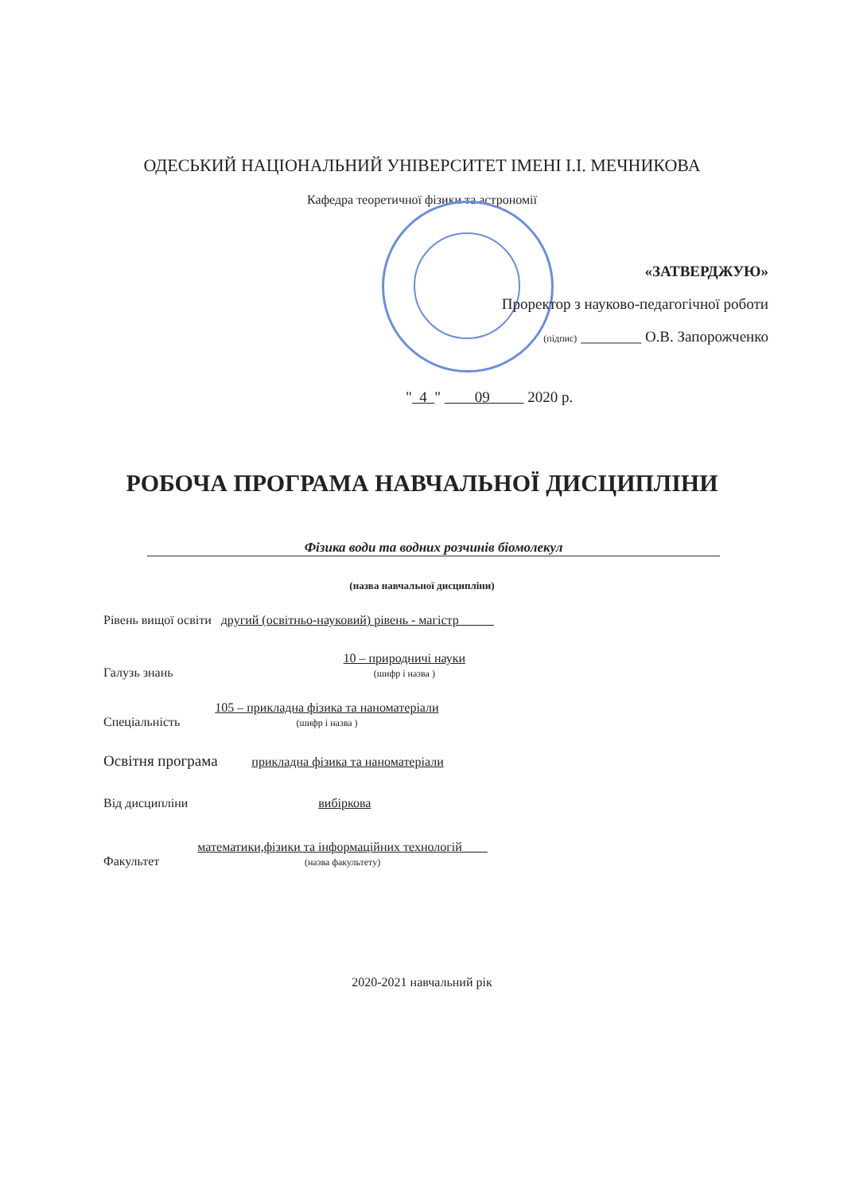ОДЕСЬКИЙ НАЦІОНАЛЬНИЙ УНІВЕРСИТЕТ ІМЕНІ І.І. МЕЧНИКОВА
Кафедра теоретичної фізики та астрономії
«ЗАТВЕРДЖУЮ»
Проректор з науково-педагогічної роботи
(підпис) ________ О.В. Запорожченко
" 4 " 09 2020 р.
РОБОЧА ПРОГРАМА НАВЧАЛЬНОЇ ДИСЦИПЛІНИ
Фізика води та водних розчинів біомолекул
(назва навчальної дисципліни)
Рівень вищої освіти другий (освітньо-науковий) рівень - магістр
Галузь знань 10 – природничі науки
(шифр і назва )
Спеціальність 105 – прикладна фізика та наноматеріали
(шифр і назва )
Освітня програма прикладна фізика та наноматеріали
Від дисципліни вибіркова
Факультет математики,фізики та інформаційних технологій
(назва факультету)
2020-2021 навчальний рік